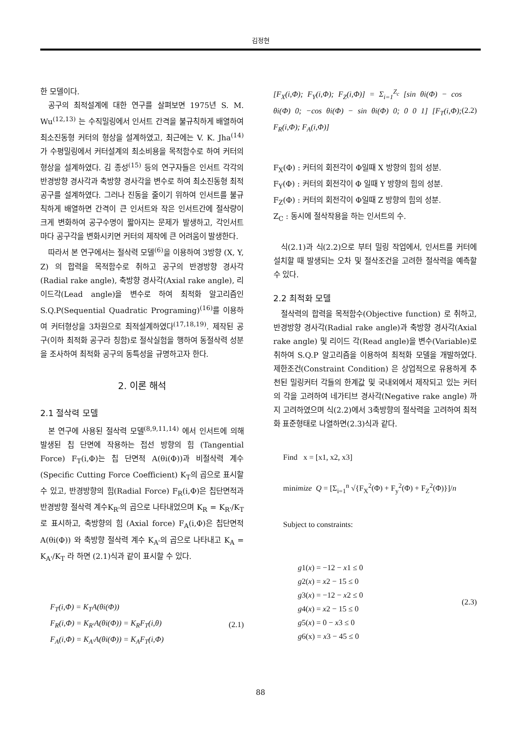김정현
한 모델이다.
공구의 최적설계에 대한 연구를 살펴보면 1975년 S. M. Wu<sup>(12,13)</sup> 는 수직밀링에서 인서트 간격을 불규칙하게 배열하여 최소진동형 커터의 형상을 설계하였고, 최근에는 V. K. Jha<sup>(14)</sup> 가 수평밀링에서 커터설계의 최소비용을 목적함수로 하여 커터의 형상을 설계하였다. 김 종성<sup>(15)</sup> 등의 연구자들은 인서트 각각의 반경방향 경사각과 축방향 경사각을 변수로 하여 최소진동형 최적공구를 설계하였다. 그러나 진동을 줄이기 위하여 인서트를 불규칙하게 배열하면 간격이 큰 인서트와 작은 인서트간에 절삭량이 크게 변화하여 공구수명이 짧아지는 문제가 발생하고, 각인서트 마다 공구각을 변화시키면 커터의 제작에 큰 어려움이 발생한다.
따라서 본 연구에서는 절삭력 모델<sup>(6)</sup>을 이용하여 3방향 (X, Y, Z) 의 합력을 목적함수로 취하고 공구의 반경방향 경사각(Radial rake angle), 축방향 경사각(Axial rake angle), 리이드각(Lead angle)을 변수로 하여 최적화 알고리즘인 S.Q.P(Sequential Quadratic Programing)<sup>(16)</sup>를 이용하여 커터형상을 3차원으로 최적설계하였다<sup>(17,18,19)</sup>. 제작된 공구(이하 최적화 공구라 칭함)로 절삭실험을 행하여 동절삭력 성분을 조사하여 최적화 공구의 동특성을 규명하고자 한다.
2. 이론 해석
2.1 절삭력 모델
본 연구에 사용된 절삭력 모델<sup>(8,9,11,14)</sup> 에서 인서트에 의해 발생된 칩 단면에 작용하는 접선 방향의 힘 (Tangential Force) F<sub>T</sub>(i,Φ)는 칩 단면적 A(θi(Φ))과 비절삭력 계수 (Specific Cutting Force Coefficient) K<sub>T</sub>의 곱으로 표시할 수 있고, 반경방향의 힘(Radial Force) F<sub>R</sub>(i,Φ)은 칩단면적과 반경방향 절삭력 계수K<sub>R'</sub>의 곱으로 나타내었으며 K<sub>R</sub> = K<sub>R'</sub>/K<sub>T</sub>로 표시하고, 축방향의 힘 (Axial force) F<sub>A</sub>(i,Φ)은 칩단면적 A(θi(Φ)) 와 축방향 절삭력 계수 K<sub>A'</sub>의 곱으로 나타내고 K<sub>A</sub> = K<sub>A'</sub>/K<sub>T</sub> 라 하면 (2.1)식과 같이 표시할 수 있다.
F<sub>T</sub>(i,Φ) = K<sub>T</sub>A(θi(Φ))
F<sub>R</sub>(i,Φ) = K<sub>R'</sub>A(θi(Φ)) = K<sub>R</sub>F<sub>T</sub>(i,θ)
F<sub>A</sub>(i,Φ) = K<sub>A'</sub>A(θi(Φ)) = K<sub>A</sub>F<sub>T</sub>(i,Φ)
(2.1)
[F<sub>X</sub>(i,Φ); F<sub>Y</sub>(i,Φ); F<sub>Z</sub>(i,Φ)] = Σ<sub>i=1</sub><sup>Z<sub>c</sub></sup> [sin θi(Φ) − cos θi(Φ) 0; −cos θi(Φ) − sin θi(Φ) 0; 0 0 1] [F<sub>T</sub>(i,Φ); F<sub>R</sub>(i,Φ); F<sub>A</sub>(i,Φ)]
(2.2)
F<sub>X</sub>(Φ) : 커터의 회전각이 Φ일때 X 방향의 힘의 성분.
F<sub>Y</sub>(Φ) : 커터의 회전각이 Φ 일때 Y 방향의 힘의 성분.
F<sub>Z</sub>(Φ) : 커터의 회전각이 Φ일때 Z 방향의 힘의 성분.
Z<sub>C</sub> : 동시에 절삭작용을 하는 인서트의 수.
식(2.1)과 식(2.2)으로 부터 밀링 작업에서, 인서트를 커터에 설치할 때 발생되는 오차 및 절삭조건을 고려한 절삭력을 예측할 수 있다.
2.2 최적화 모델
절삭력의 합력을 목적함수(Objective function) 로 취하고, 반경방향 경사각(Radial rake angle)과 축방향 경사각(Axial rake angle) 및 리이드 각(Read angle)을 변수(Variable)로 취하여 S.Q.P 알고리즘을 이용하여 최적화 모델을 개발하였다. 제한조건(Constraint Condition) 은 상업적으로 유용하게 추천된 밀링커터 각들의 한계값 및 국내외에서 제작되고 있는 커터의 각을 고려하여 네가티브 경사각(Negative rake angle) 까지 고려하였으며 식(2.2)에서 3축방향의 절삭력을 고려하여 최적화 표준형태로 나열하면(2.3)식과 같다.
Find x = [x1, x2, x3]
minimize Q = [Σ<sub>i=1</sub><sup>n</sup> √{F<sub>X</sub><sup>2</sup>(Φ) + F<sub>y</sub><sup>2</sup>(Φ) + F<sub>Z</sub><sup>2</sup>(Φ)}]/n
Subject to constraints:
g1(x) = −12 − x1 ≤ 0
g2(x) = x2 − 15 ≤ 0
g3(x) = −12 − x2 ≤ 0
g4(x) = x2 − 15 ≤ 0
g5(x) = 0 − x3 ≤ 0
g6(x) = x3 − 45 ≤ 0
(2.3)
88